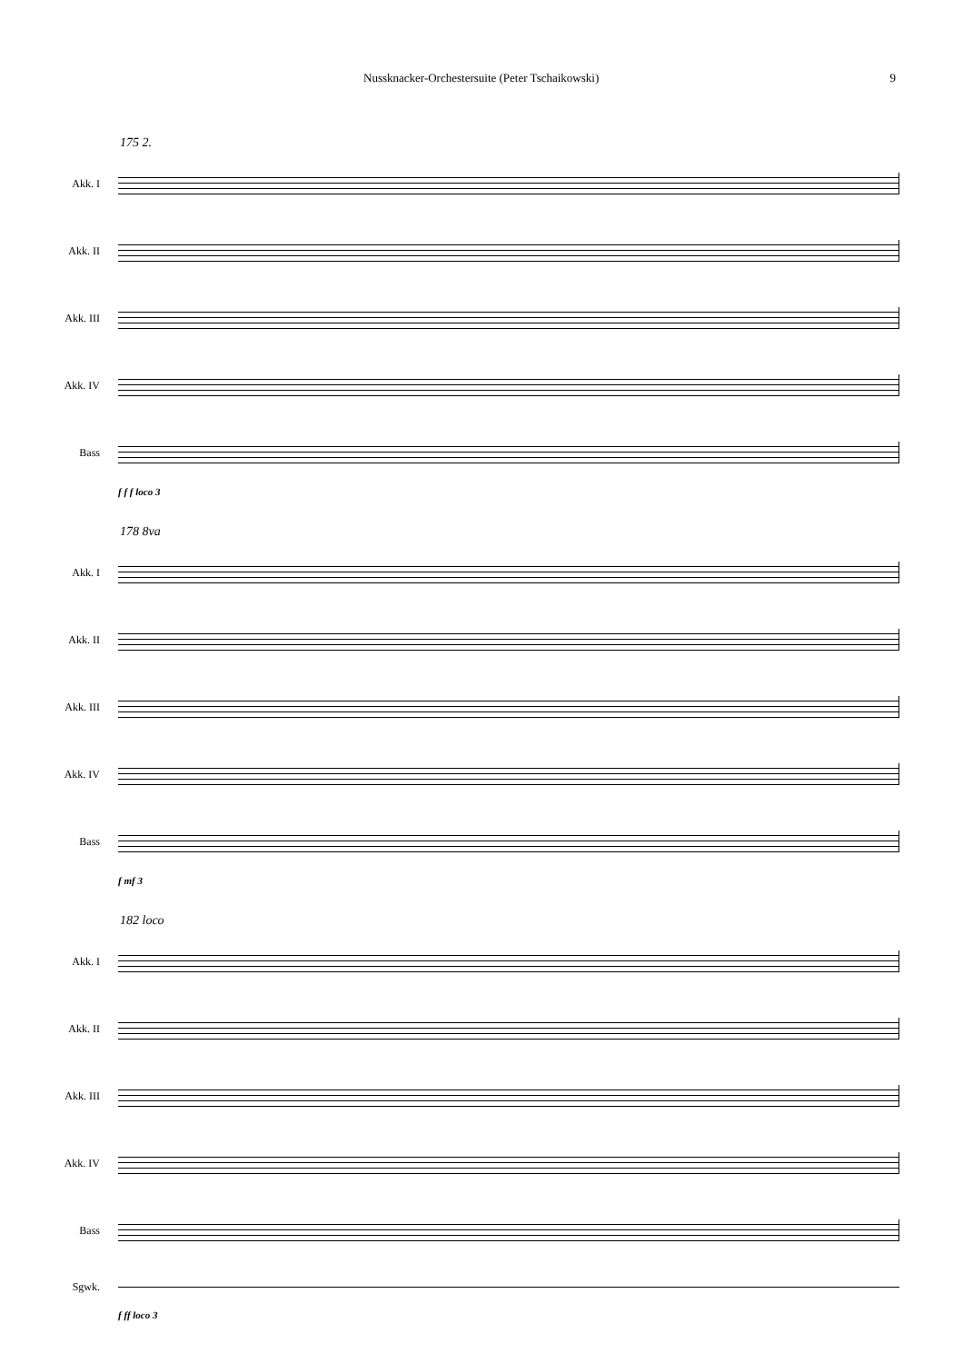Nussknacker-Orchestersuite (Peter Tschaikowski) 9
175 2.
Akk. I
Akk. II
Akk. III
Akk. IV
Bass
f f f loco 3
178 8va
Akk. I
Akk. II
Akk. III
Akk. IV
Bass
f mf 3
182 loco
Akk. I
Akk. II
Akk. III
Akk. IV
Bass
Sgwk.
f ff loco 3